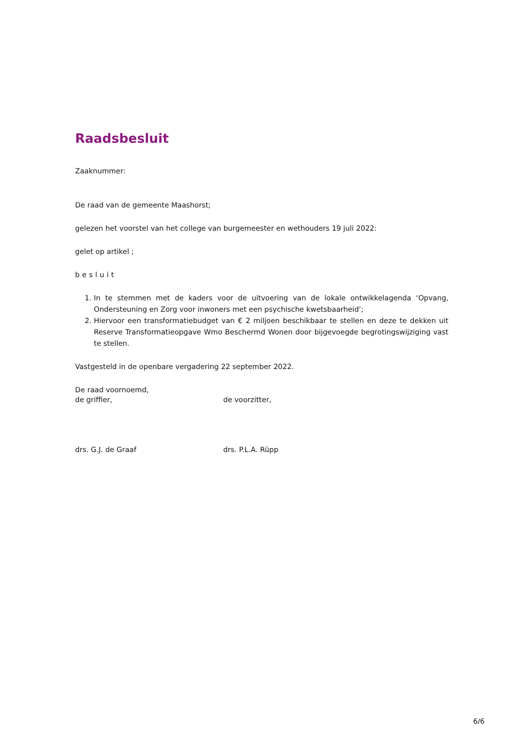Raadsbesluit
Zaaknummer:
De raad van de gemeente Maashorst;
gelezen het voorstel van het college van burgemeester en wethouders 19 juli 2022:
gelet op artikel ;
besluit
1. In te stemmen met de kaders voor de uitvoering van de lokale ontwikkelagenda ‘Opvang, Ondersteuning en Zorg voor inwoners met een psychische kwetsbaarheid’;
2. Hiervoor een transformatiebudget van € 2 miljoen beschikbaar te stellen en deze te dekken uit Reserve Transformatieopgave Wmo Beschermd Wonen door bijgevoegde begrotingswijziging vast te stellen.
Vastgesteld in de openbare vergadering 22 september 2022.
De raad voornoemd,
de griffier, de voorzitter,
drs. G.J. de Graaf drs. P.L.A. Rüpp
6/6